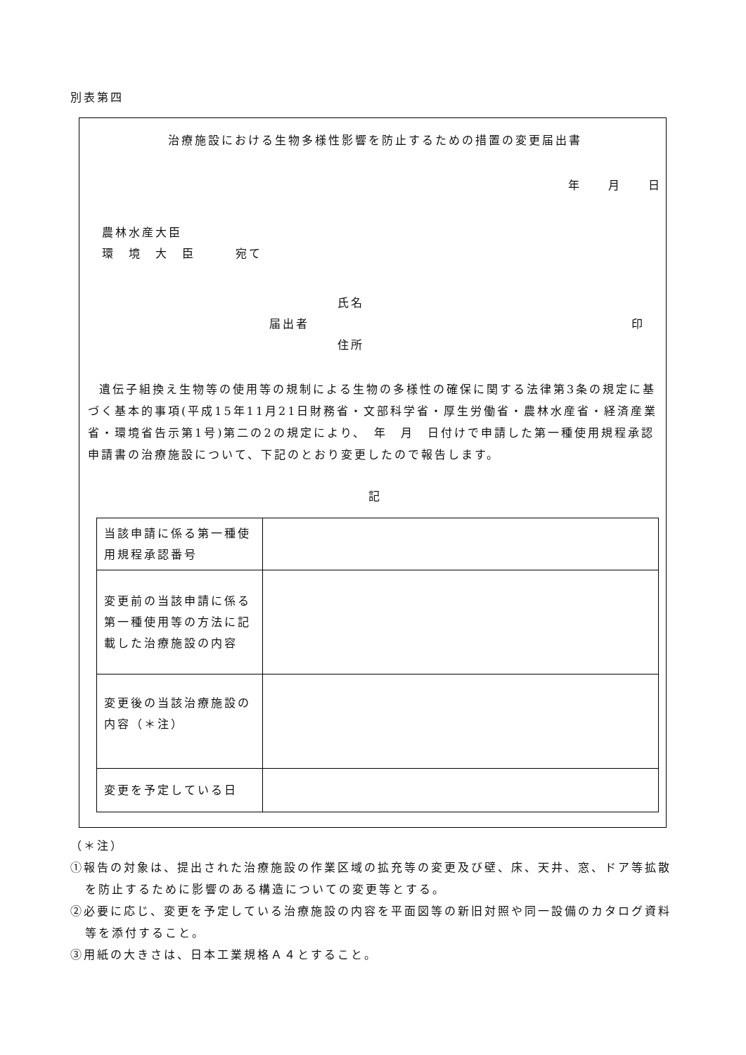別表第四
治療施設における生物多様性影響を防止するための措置の変更届出書
年　　月　　日
農林水産大臣
環　境　大　臣　　　宛て
氏名
届出者 印
住所
遺伝子組換え生物等の使用等の規制による生物の多様性の確保に関する法律第3条の規定に基づく基本的事項(平成15年11月21日財務省・文部科学省・厚生労働省・農林水産省・経済産業省・環境省告示第1号)第二の2の規定により、　年　月　日付けで申請した第一種使用規程承認申請書の治療施設について、下記のとおり変更したので報告します。
記
| 当該申請に係る第一種使用規程承認番号 | |
| 変更前の当該申請に係る第一種使用等の方法に記載した治療施設の内容 | |
| 変更後の当該治療施設の内容（＊注） | |
| 変更を予定している日 | |
（＊注）
①報告の対象は、提出された治療施設の作業区域の拡充等の変更及び壁、床、天井、窓、ドア等拡散を防止するために影響のある構造についての変更等とする。
②必要に応じ、変更を予定している治療施設の内容を平面図等の新旧対照や同一設備のカタログ資料等を添付すること。
③用紙の大きさは、日本工業規格Ａ４とすること。